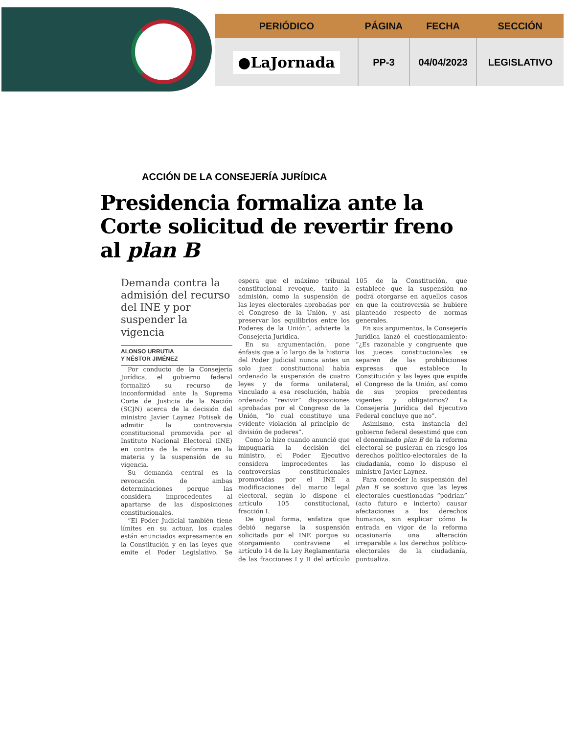| PERIÓDICO | PÁGINA | FECHA | SECCIÓN |
| --- | --- | --- | --- |
| ●LaJornada | PP-3 | 04/04/2023 | LEGISLATIVO |
ACCIÓN DE LA CONSEJERÍA JURÍDICA
Presidencia formaliza ante la Corte solicitud de revertir freno al plan B
Demanda contra la admisión del recurso del INE y por suspender la vigencia
ALONSO URRUTIA
Y NÉSTOR JIMÉNEZ
Por conducto de la Consejería Jurídica, el gobierno federal formalizó su recurso de inconformidad ante la Suprema Corte de Justicia de la Nación (SCJN) acerca de la decisión del ministro Javier Laynez Potisek de admitir la controversia constitucional promovida por el Instituto Nacional Electoral (INE) en contra de la reforma en la materia y la suspensión de su vigencia.
Su demanda central es la revocación de ambas determinaciones porque las considera improcedentes al apartarse de las disposiciones constitucionales.
“El Poder Judicial también tiene límites en su actuar, los cuales están enunciados expresamente en la Constitución y en las leyes que emite el Poder Legislativo. Se espera que el máximo tribunal constitucional revoque, tanto la admisión, como la suspensión de las leyes electorales aprobadas por el Congreso de la Unión, y así preservar los equilibrios entre los Poderes de la Unión”, advierte la Consejería Jurídica.
En su argumentación, pone énfasis que a lo largo de la historia del Poder Judicial nunca antes un solo juez constitucional había ordenado la suspensión de cuatro leyes y de forma unilateral, vinculado a esa resolución, había ordenado “revivir” disposiciones aprobadas por el Congreso de la Unión, “lo cual constituye una evidente violación al principio de división de poderes”.
Como lo hizo cuando anunció que impugnaría la decisión del ministro, el Poder Ejecutivo considera improcedentes las controversias constitucionales promovidas por el INE a modificaciones del marco legal electoral, según lo dispone el artículo 105 constitucional, fracción I.
De igual forma, enfatiza que debió negarse la suspensión solicitada por el INE porque su otorgamiento contraviene el artículo 14 de la Ley Reglamentaria de las fracciones I y II del artículo 105 de la Constitución, que establece que la suspensión no podrá otorgarse en aquellos casos en que la controversia se hubiere planteado respecto de normas generales.
En sus argumentos, la Consejería Jurídica lanzó el cuestionamiento: “¿Es razonable y congruente que los jueces constitucionales se separen de las prohibiciones expresas que establece la Constitución y las leyes que expide el Congreso de la Unión, así como de sus propios precedentes vigentes y obligatorios? La Consejería Jurídica del Ejecutivo Federal concluye que no”.
Asimismo, esta instancia del gobierno federal desestimó que con el denominado plan B de la reforma electoral se pusieran en riesgo los derechos político-electorales de la ciudadanía, como lo dispuso el ministro Javier Laynez.
Para conceder la suspensión del plan B se sostuvo que las leyes electorales cuestionadas “podrían” (acto futuro e incierto) causar afectaciones a los derechos humanos, sin explicar cómo la entrada en vigor de la reforma ocasionaría una alteración irreparable a los derechos político-electorales de la ciudadanía, puntualiza.